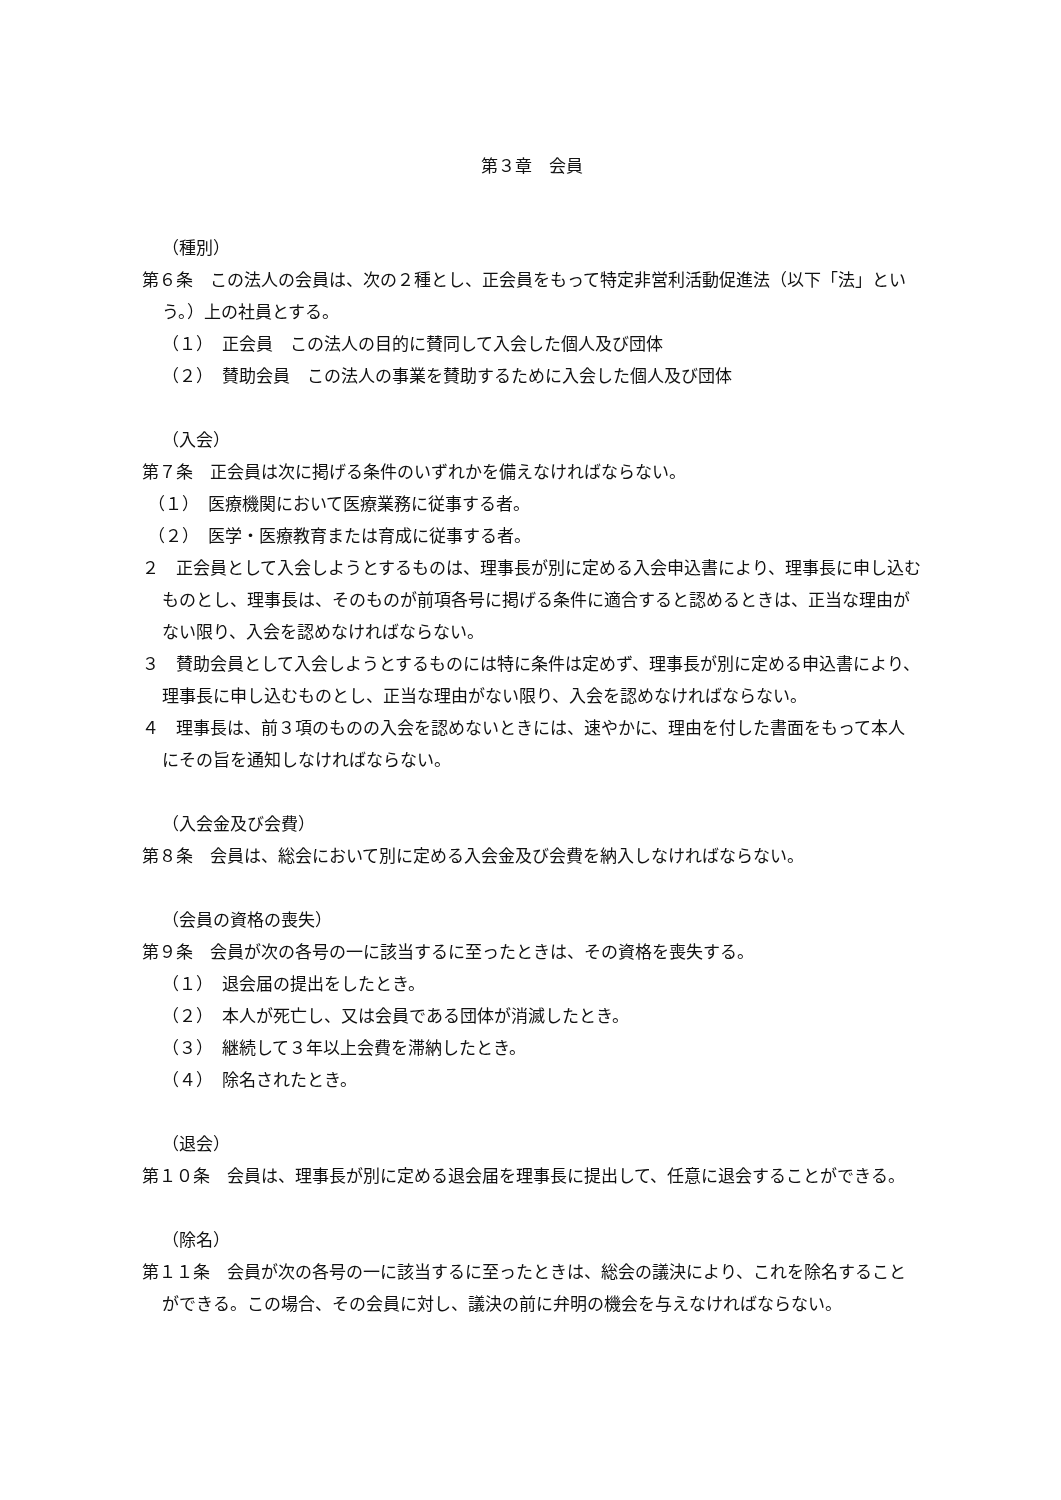第３章　会員
（種別）
第６条　この法人の会員は、次の２種とし、正会員をもって特定非営利活動促進法（以下「法」という。）上の社員とする。
（１）　正会員　この法人の目的に賛同して入会した個人及び団体
（２）　賛助会員　この法人の事業を賛助するために入会した個人及び団体
（入会）
第７条　正会員は次に掲げる条件のいずれかを備えなければならない。
（１）　医療機関において医療業務に従事する者。
（２）　医学・医療教育または育成に従事する者。
２　正会員として入会しようとするものは、理事長が別に定める入会申込書により、理事長に申し込むものとし、理事長は、そのものが前項各号に掲げる条件に適合すると認めるときは、正当な理由がない限り、入会を認めなければならない。
３　賛助会員として入会しようとするものには特に条件は定めず、理事長が別に定める申込書により、理事長に申し込むものとし、正当な理由がない限り、入会を認めなければならない。
４　理事長は、前３項のものの入会を認めないときには、速やかに、理由を付した書面をもって本人にその旨を通知しなければならない。
（入会金及び会費）
第８条　会員は、総会において別に定める入会金及び会費を納入しなければならない。
（会員の資格の喪失）
第９条　会員が次の各号の一に該当するに至ったときは、その資格を喪失する。
（１）　退会届の提出をしたとき。
（２）　本人が死亡し、又は会員である団体が消滅したとき。
（３）　継続して３年以上会費を滞納したとき。
（４）　除名されたとき。
（退会）
第１０条　会員は、理事長が別に定める退会届を理事長に提出して、任意に退会することができる。
（除名）
第１１条　会員が次の各号の一に該当するに至ったときは、総会の議決により、これを除名することができる。この場合、その会員に対し、議決の前に弁明の機会を与えなければならない。